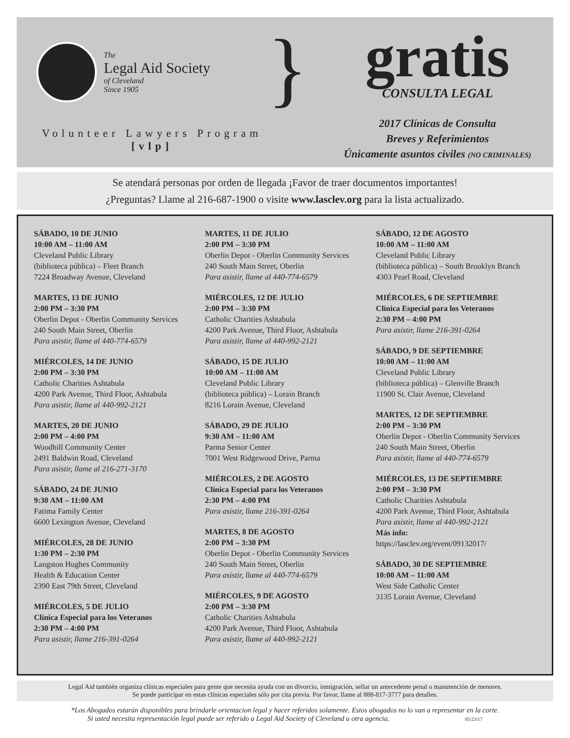The
Legal Aid Society
of Cleveland
Since 1905
Volunteer Lawyers Program
[vlp]
}
gratis
CONSULTA LEGAL
2017 Clínicas de Consulta
Breves y Referimientos
Únicamente asuntos civiles (NO CRIMINALES)
Se atendará personas por orden de llegada ¡Favor de traer documentos importantes!
¿Preguntas? Llame al 216-687-1900 o visite www.lasclev.org para la lista actualizado.
SÁBADO, 10 DE JUNIO
10:00 AM – 11:00 AM
Cleveland Public Library
(biblioteca pública) – Fleet Branch
7224 Broadway Avenue, Cleveland
MARTES, 13 DE JUNIO
2:00 PM – 3:30 PM
Oberlin Depot - Oberlin Community Services
240 South Main Street, Oberlin
Para asistir, llame al 440-774-6579
MIÉRCOLES, 14 DE JUNIO
2:00 PM – 3:30 PM
Catholic Charities Ashtabula
4200 Park Avenue, Third Floor, Ashtabula
Para asistir, llame al 440-992-2121
MARTES, 20 DE JUNIO
2:00 PM – 4:00 PM
Woodhill Community Center
2491 Baldwin Road, Cleveland
Para asistir, llame al 216-271-3170
SÁBADO, 24 DE JUNIO
9:30 AM – 11:00 AM
Fatima Family Center
6600 Lexington Avenue, Cleveland
MIÉRCOLES, 28 DE JUNIO
1:30 PM – 2:30 PM
Langston Hughes Community
Health & Education Center
2390 East 79th Street, Cleveland
MIÉRCOLES, 5 DE JULIO
Clínica Especial para los Veteranos
2:30 PM – 4:00 PM
Para asistir, llame 216-391-0264
MARTES, 11 DE JULIO
2:00 PM – 3:30 PM
Oberlin Depot - Oberlin Community Services
240 South Main Street, Oberlin
Para asistir, llame al 440-774-6579
MIÉRCOLES, 12 DE JULIO
2:00 PM – 3:30 PM
Catholic Charities Ashtabula
4200 Park Avenue, Third Floor, Ashtabula
Para asistir, llame al 440-992-2121
SÁBADO, 15 DE JULIO
10:00 AM – 11:00 AM
Cleveland Public Library
(biblioteca pública) – Lorain Branch
8216 Lorain Avenue, Cleveland
SÁBADO, 29 DE JULIO
9:30 AM – 11:00 AM
Parma Senior Center
7001 West Ridgewood Drive, Parma
MIÉRCOLES, 2 DE AGOSTO
Clínica Especial para los Veteranos
2:30 PM – 4:00 PM
Para asistir, llame 216-391-0264
MARTES, 8 DE AGOSTO
2:00 PM – 3:30 PM
Oberlin Depot - Oberlin Community Services
240 South Main Street, Oberlin
Para asistir, llame al 440-774-6579
MIÉRCOLES, 9 DE AGOSTO
2:00 PM – 3:30 PM
Catholic Charities Ashtabula
4200 Park Avenue, Third Floor, Ashtabula
Para asistir, llame al 440-992-2121
SÁBADO, 12 DE AGOSTO
10:00 AM – 11:00 AM
Cleveland Public Library
(biblioteca pública) – South Brooklyn Branch
4303 Pearl Road, Cleveland
MIÉRCOLES, 6 DE SEPTIEMBRE
Clínica Especial para los Veteranos
2:30 PM – 4:00 PM
Para asistir, llame 216-391-0264
SÁBADO, 9 DE SEPTIEMBRE
10:00 AM – 11:00 AM
Cleveland Public Library
(biblioteca pública) – Glenville Branch
11900 St. Clair Avenue, Cleveland
MARTES, 12 DE SEPTIEMBRE
2:00 PM – 3:30 PM
Oberlin Depot - Oberlin Community Services
240 South Main Street, Oberlin
Para asistir, llame al 440-774-6579
MIÉRCOLES, 13 DE SEPTIEMBRE
2:00 PM – 3:30 PM
Catholic Charities Ashtabula
4200 Park Avenue, Third Floor, Ashtabula
Para asistir, llame al 440-992-2121
Más info:
https://lasclev.org/event/09132017/
SÁBADO, 30 DE SEPTIEMBRE
10:00 AM – 11:00 AM
West Side Catholic Center
3135 Lorain Avenue, Cleveland
Legal Aid también organiza clínicas especiales para gente que necesita ayuda con un divorcio, inmigración, sellar un antecedente penal o manutención de menores.
Se puede participar en estas clínicas especiales sólo por cita previa. Por favor, llame al 888-817-3777 para detalles.
*Los Abogados estarán disponibles para brindarle orientacíon legal y hacer referidos solamente. Estos abogados no lo van a representar en la corte.
Si usted necesita representación legal puede ser referido a Legal Aid Society of Cleveland u otra agencia. 05/23/17